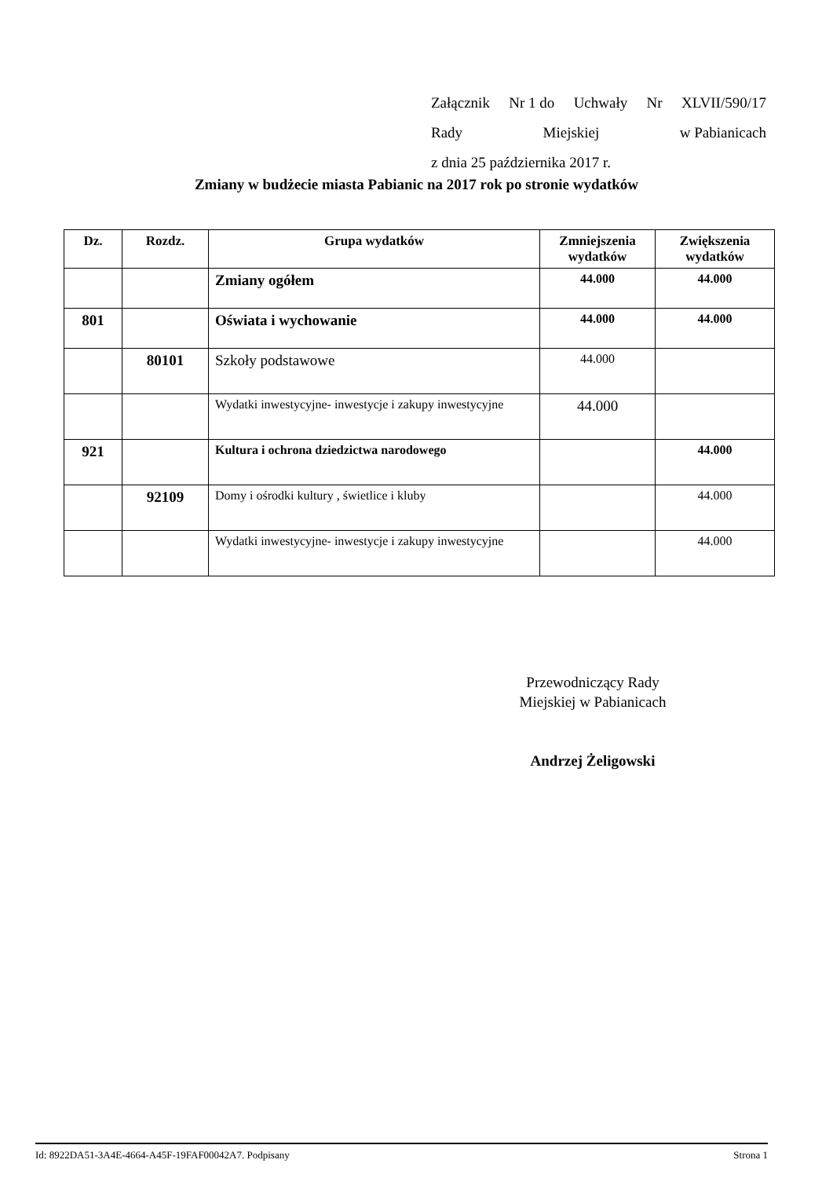Załącznik Nr 1 do Uchwały Nr XLVII/590/17
Rady Miejskiej w Pabianicach
z dnia 25 października 2017 r.
Zmiany w budżecie miasta Pabianic na 2017 rok po stronie wydatków
| Dz. | Rozdz. | Grupa wydatków | Zmniejszenia wydatków | Zwiększenia wydatków |
| --- | --- | --- | --- | --- |
| | | Zmiany ogółem | 44.000 | 44.000 |
| 801 | | Oświata i wychowanie | 44.000 | 44.000 |
| | 80101 | Szkoły podstawowe | 44.000 | |
| | | Wydatki inwestycyjne- inwestycje i zakupy inwestycyjne | 44.000 | |
| 921 | | Kultura i ochrona dziedzictwa narodowego | | 44.000 |
| | 92109 | Domy i ośrodki kultury , świetlice i kluby | | 44.000 |
| | | Wydatki inwestycyjne- inwestycje i zakupy inwestycyjne | | 44.000 |
Przewodniczący Rady
Miejskiej w Pabianicach
Andrzej Żeligowski
Id: 8922DA51-3A4E-4664-A45F-19FAF00042A7. Podpisany Strona 1